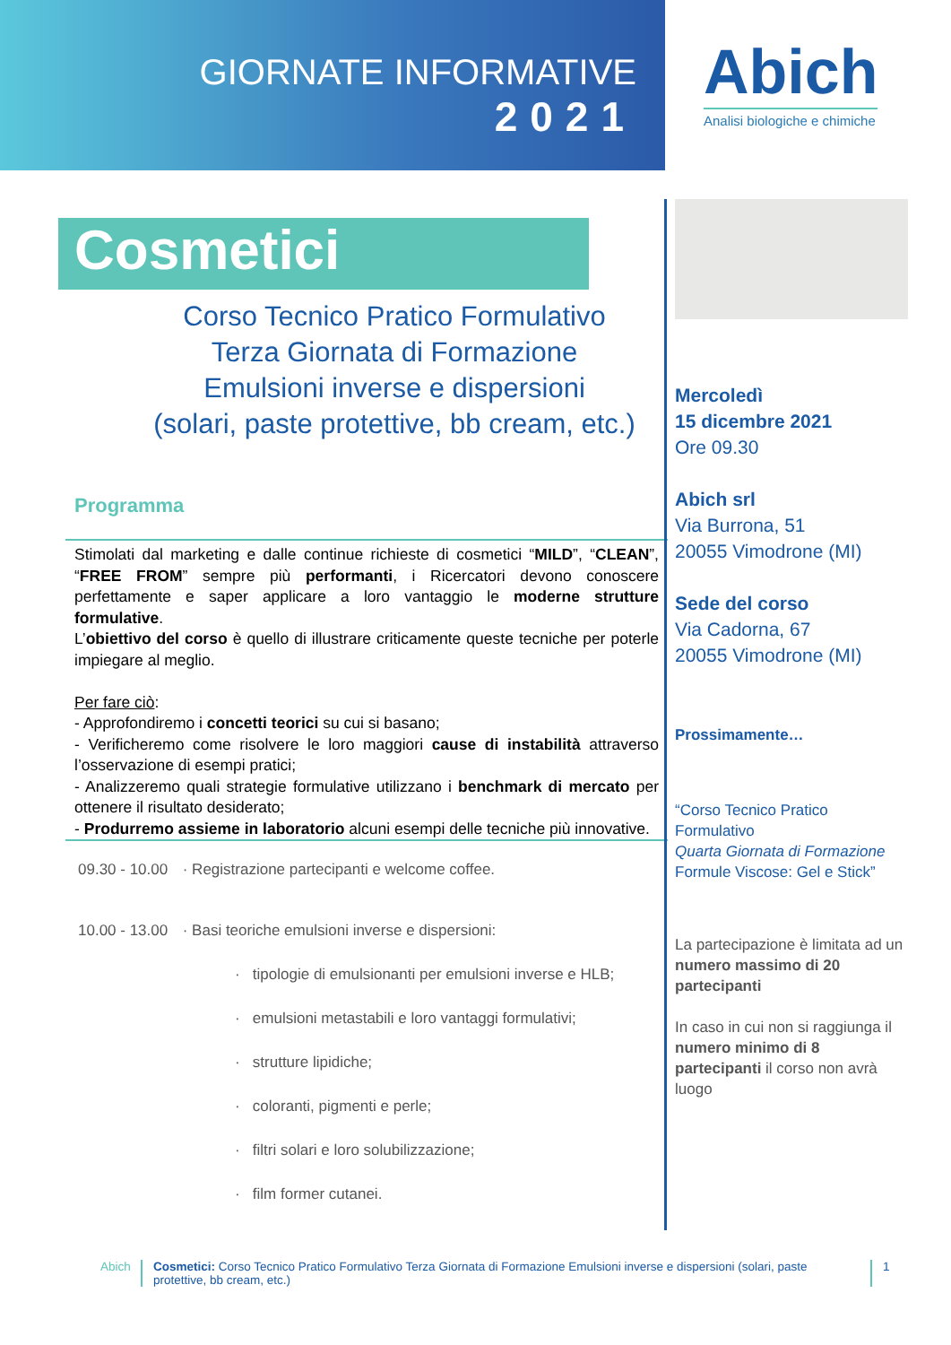GIORNATE INFORMATIVE
2021
Abich
Analisi biologiche e chimiche
Cosmetici
Corso Tecnico Pratico Formulativo
Terza Giornata di Formazione
Emulsioni inverse e dispersioni
(solari, paste protettive, bb cream, etc.)
Programma
Stimolati dal marketing e dalle continue richieste di cosmetici “MILD”, “CLEAN”, “FREE FROM” sempre più performanti, i Ricercatori devono conoscere perfettamente e saper applicare a loro vantaggio le moderne strutture formulative.
L’obiettivo del corso è quello di illustrare criticamente queste tecniche per poterle impiegare al meglio.
Per fare ciò:
- Approfondiremo i concetti teorici su cui si basano;
- Verificheremo come risolvere le loro maggiori cause di instabilità attraverso l’osservazione di esempi pratici;
- Analizzeremo quali strategie formulative utilizzano i benchmark di mercato per ottenere il risultato desiderato;
- Produrremo assieme in laboratorio alcuni esempi delle tecniche più innovative.
09.30 - 10.00 · Registrazione partecipanti e welcome coffee.
10.00 - 13.00 · Basi teoriche emulsioni inverse e dispersioni:
· tipologie di emulsionanti per emulsioni inverse e HLB;
· emulsioni metastabili e loro vantaggi formulativi;
· strutture lipidiche;
· coloranti, pigmenti e perle;
· filtri solari e loro solubilizzazione;
· film former cutanei.
Mercoledì
15 dicembre 2021
Ore 09.30
Abich srl
Via Burrona, 51
20055 Vimodrone (MI)
Sede del corso
Via Cadorna, 67
20055 Vimodrone (MI)
Prossimamente…
“Corso Tecnico Pratico Formulativo
Quarta Giornata di Formazione
Formule Viscose: Gel e Stick”
La partecipazione è limitata ad un numero massimo di 20 partecipanti
In caso in cui non si raggiunga il numero minimo di 8 partecipanti il corso non avrà luogo
Abich Cosmetici: Corso Tecnico Pratico Formulativo Terza Giornata di Formazione Emulsioni inverse e dispersioni (solari, paste protettive, bb cream, etc.)
1